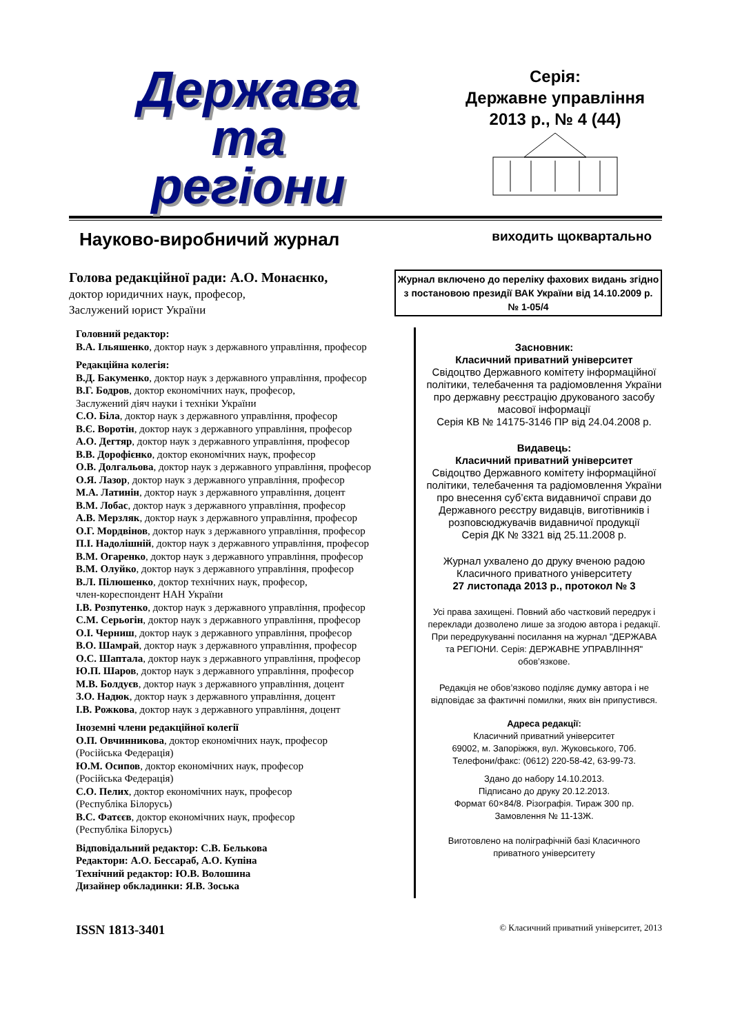Держава
та
регіони
Серія:
Державне управління
2013 р., № 4 (44)
Науково-виробничий журнал виходить щоквартально
Голова редакційної ради: А.О. Монаєнко,
доктор юридичних наук, професор,
Заслужений юрист України
Журнал включено до переліку фахових видань згідно з постановою президії ВАК України від 14.10.2009 р. № 1-05/4
Головний редактор:
В.А. Ільяшенко, доктор наук з державного управління, професор
Редакційна колегія:
В.Д. Бакуменко, доктор наук з державного управління, професор
В.Г. Бодров, доктор економічних наук, професор,
Заслужений діяч науки і техніки України
С.О. Біла, доктор наук з державного управління, професор
В.Є. Воротін, доктор наук з державного управління, професор
А.О. Дегтяр, доктор наук з державного управління, професор
В.В. Дорофієнко, доктор економічних наук, професор
О.В. Долгальова, доктор наук з державного управління, професор
О.Я. Лазор, доктор наук з державного управління, професор
М.А. Латинін, доктор наук з державного управління, доцент
В.М. Лобас, доктор наук з державного управління, професор
А.В. Мерзляк, доктор наук з державного управління, професор
О.Г. Мордвінов, доктор наук з державного управління, професор
П.І. Надолішній, доктор наук з державного управління, професор
В.М. Огаренко, доктор наук з державного управління, професор
В.М. Олуйко, доктор наук з державного управління, професор
В.Л. Пілюшенко, доктор технічних наук, професор,
член-кореспондент НАН України
І.В. Розпутенко, доктор наук з державного управління, професор
С.М. Серьогін, доктор наук з державного управління, професор
О.І. Черниш, доктор наук з державного управління, професор
В.О. Шамрай, доктор наук з державного управління, професор
О.С. Шаптала, доктор наук з державного управління, професор
Ю.П. Шаров, доктор наук з державного управління, професор
М.В. Болдуєв, доктор наук з державного управління, доцент
З.О. Надюк, доктор наук з державного управління, доцент
І.В. Рожкова, доктор наук з державного управління, доцент
Іноземні члени редакційної колегії
О.П. Овчинникова, доктор економічних наук, професор
(Російська Федерація)
Ю.М. Осипов, доктор економічних наук, професор
(Російська Федерація)
С.О. Пелих, доктор економічних наук, професор
(Республіка Білорусь)
В.С. Фатєєв, доктор економічних наук, професор
(Республіка Білорусь)
Відповідальний редактор: С.В. Белькова
Редактори: А.О. Бессараб, А.О. Купіна
Технічний редактор: Ю.В. Волошина
Дизайнер обкладинки: Я.В. Зоська
Засновник:
Класичний приватний університет
Свідоцтво Державного комітету інформаційної політики, телебачення та радіомовлення України про державну реєстрацію друкованого засобу масової інформації
Серія КВ № 14175-3146 ПР від 24.04.2008 р.
Видавець:
Класичний приватний університет
Свідоцтво Державного комітету інформаційної політики, телебачення та радіомовлення України про внесення суб’єкта видавничої справи до Державного реєстру видавців, виготівників і розповсюджувачів видавничої продукції
Серія ДК № 3321 від 25.11.2008 р.
Журнал ухвалено до друку вченою радою Класичного приватного університету
27 листопада 2013 р., протокол № 3
Усі права захищені. Повний або частковий передрук і переклади дозволено лише за згодою автора і редакції. При передрукуванні посилання на журнал "ДЕРЖАВА та РЕГІОНИ. Серія: ДЕРЖАВНЕ УПРАВЛІННЯ" обов’язкове.
Редакція не обов’язково поділяє думку автора і не відповідає за фактичні помилки, яких він припустився.
Адреса редакції:
Класичний приватний університет
69002, м. Запоріжжя, вул. Жуковського, 70б.
Телефони/факс: (0612) 220-58-42, 63-99-73.
Здано до набору 14.10.2013.
Підписано до друку 20.12.2013.
Формат 60×84/8. Різографія. Тираж 300 пр.
Замовлення № 11-13Ж.
Виготовлено на поліграфічній базі Класичного приватного університету
ISSN 1813-3401 © Класичний приватний університет, 2013